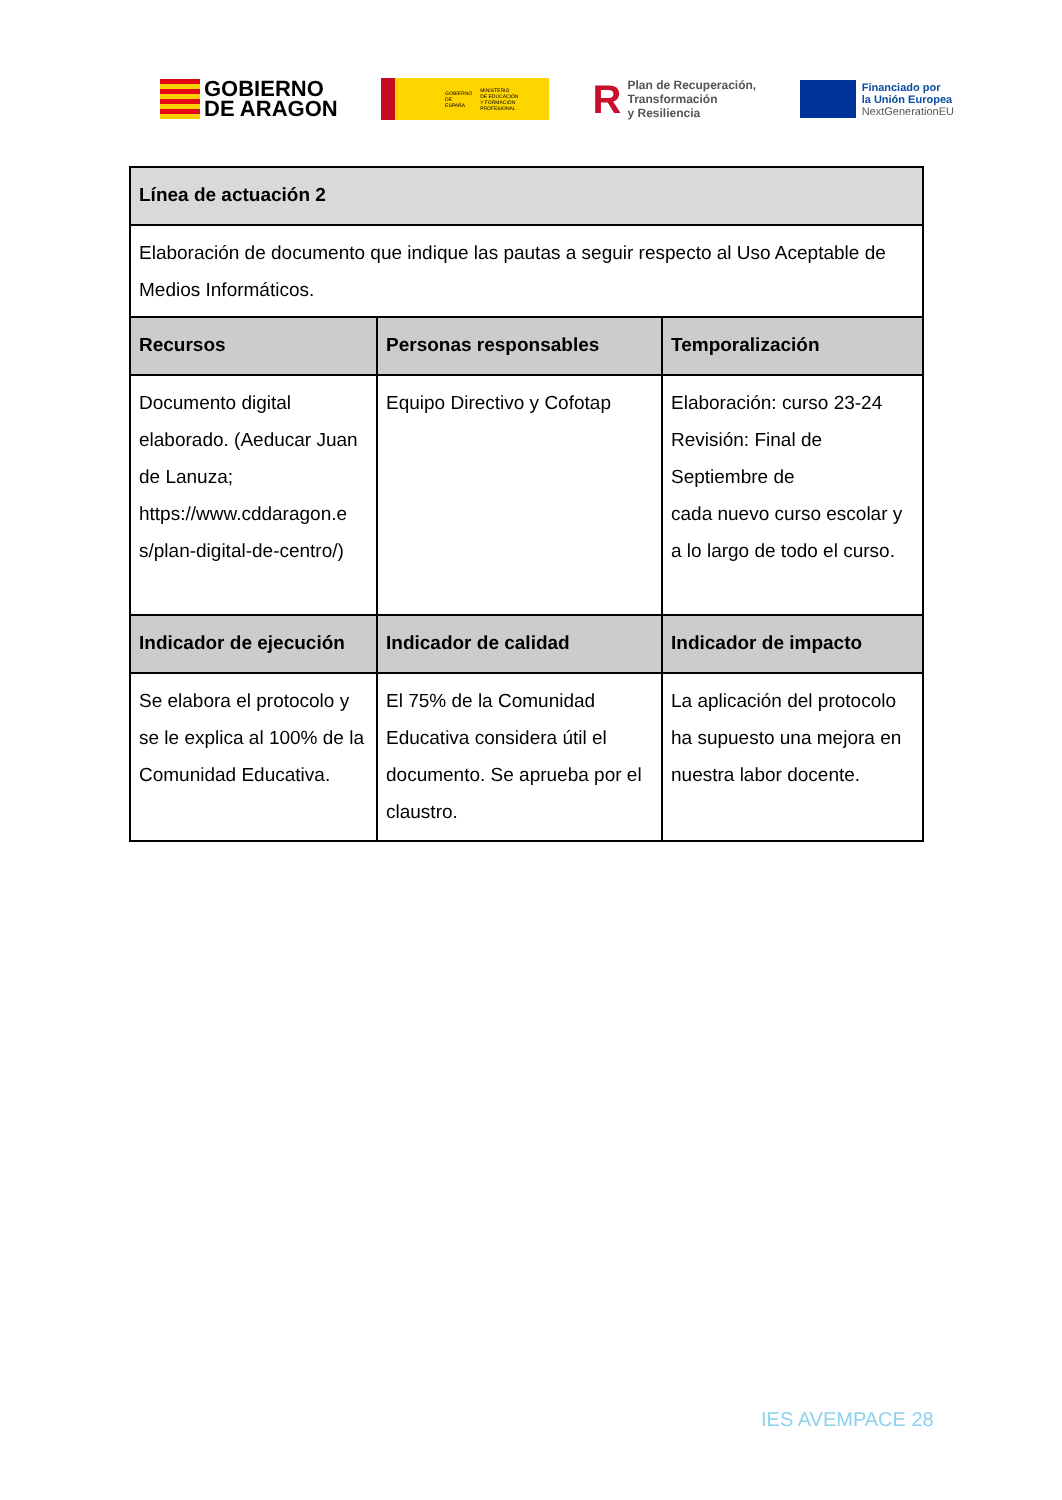GOBIERNO
DE ARAGON
GOBIERNO
DE ESPAÑA MINISTERIO
DE EDUCACIÓN
Y FORMACIÓN PROFESIONAL
R
Plan de Recuperación,
Transformación
y Resiliencia
Financiado por
la Unión Europea
NextGenerationEU
| Línea de actuación 2 | | |
| --- | --- | --- |
| Elaboración de documento que indique las pautas a seguir respecto al Uso Aceptable de Medios Informáticos. | | |
| Recursos | Personas responsables | Temporalización |
| Documento digital elaborado. (Aeducar Juan de Lanuza; https://www.cddaragon.e s/plan-digital-de-centro/) | Equipo Directivo y Cofotap | Elaboración: curso 23-24 Revisión: Final de Septiembre de cada nuevo curso escolar y a lo largo de todo el curso. |
| Indicador de ejecución | Indicador de calidad | Indicador de impacto |
| Se elabora el protocolo y se le explica al 100% de la Comunidad Educativa. | El 75% de la Comunidad Educativa considera útil el documento. Se aprueba por el claustro. | La aplicación del protocolo ha supuesto una mejora en nuestra labor docente. |
IES AVEMPACE 28